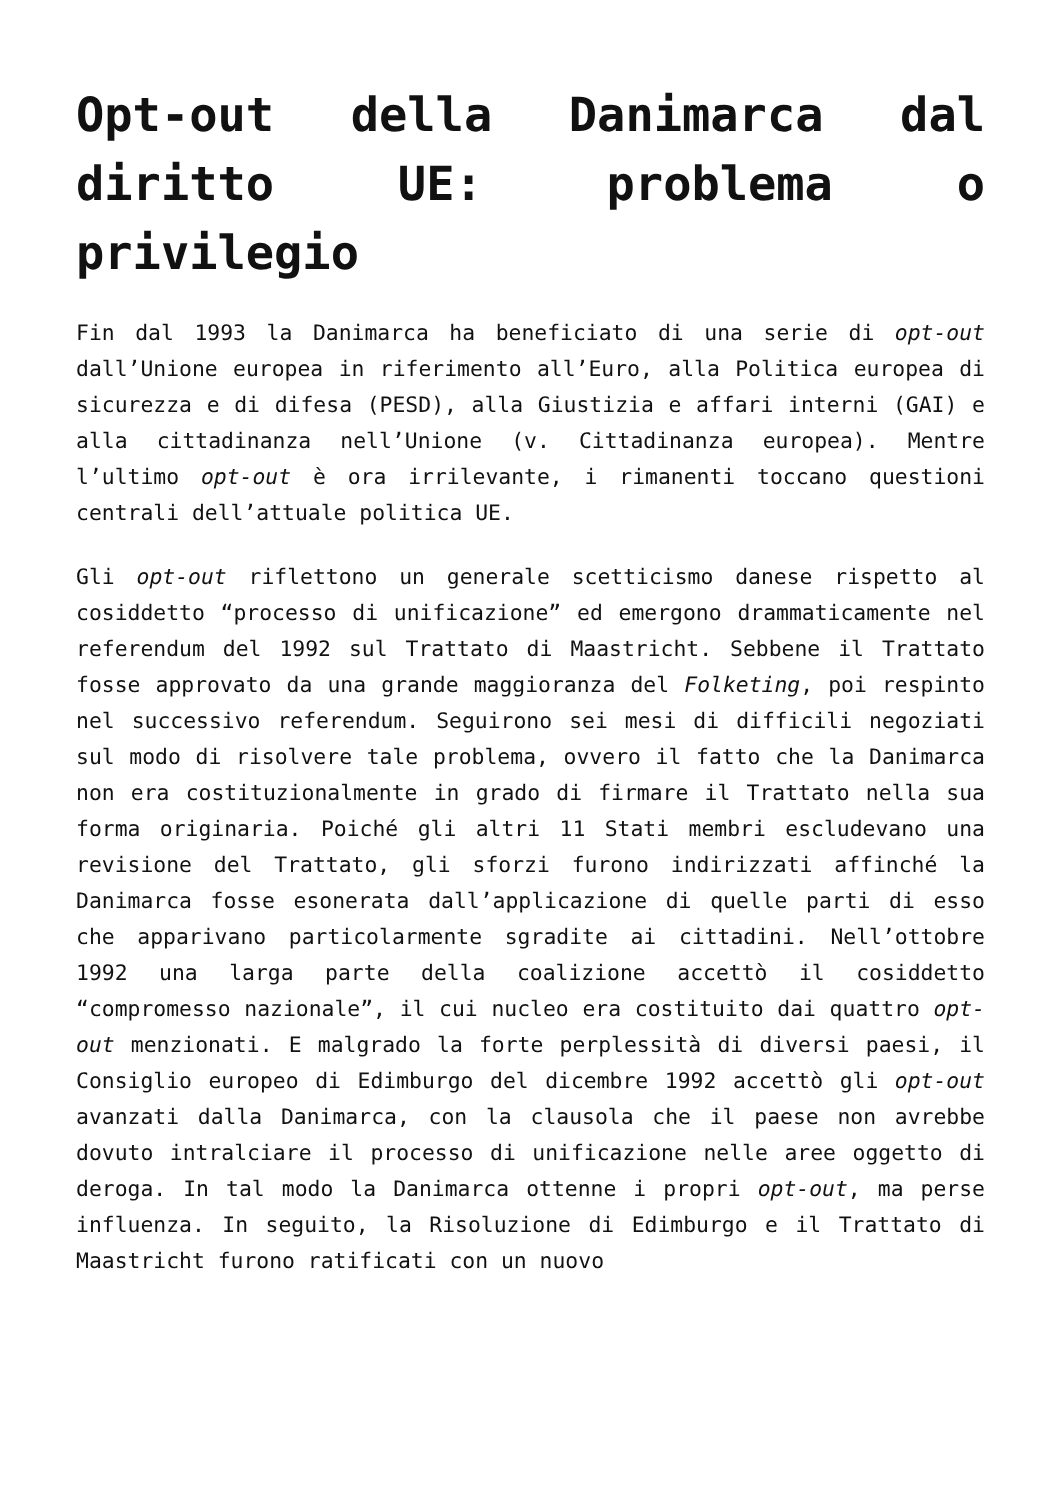Opt-out della Danimarca dal diritto UE: problema o privilegio
Fin dal 1993 la Danimarca ha beneficiato di una serie di opt-out dall’Unione europea in riferimento all’Euro, alla Politica europea di sicurezza e di difesa (PESD), alla Giustizia e affari interni (GAI) e alla cittadinanza nell’Unione (v. Cittadinanza europea). Mentre l’ultimo opt-out è ora irrilevante, i rimanenti toccano questioni centrali dell’attuale politica UE.
Gli opt-out riflettono un generale scetticismo danese rispetto al cosiddetto “processo di unificazione” ed emergono drammaticamente nel referendum del 1992 sul Trattato di Maastricht. Sebbene il Trattato fosse approvato da una grande maggioranza del Folketing, poi respinto nel successivo referendum. Seguirono sei mesi di difficili negoziati sul modo di risolvere tale problema, ovvero il fatto che la Danimarca non era costituzionalmente in grado di firmare il Trattato nella sua forma originaria. Poiché gli altri 11 Stati membri escludevano una revisione del Trattato, gli sforzi furono indirizzati affinché la Danimarca fosse esonerata dall’applicazione di quelle parti di esso che apparivano particolarmente sgradite ai cittadini. Nell’ottobre 1992 una larga parte della coalizione accettò il cosiddetto “compromesso nazionale”, il cui nucleo era costituito dai quattro opt-out menzionati. E malgrado la forte perplessità di diversi paesi, il Consiglio europeo di Edimburgo del dicembre 1992 accettò gli opt-out avanzati dalla Danimarca, con la clausola che il paese non avrebbe dovuto intralciare il processo di unificazione nelle aree oggetto di deroga. In tal modo la Danimarca ottenne i propri opt-out, ma perse influenza. In seguito, la Risoluzione di Edimburgo e il Trattato di Maastricht furono ratificati con un nuovo